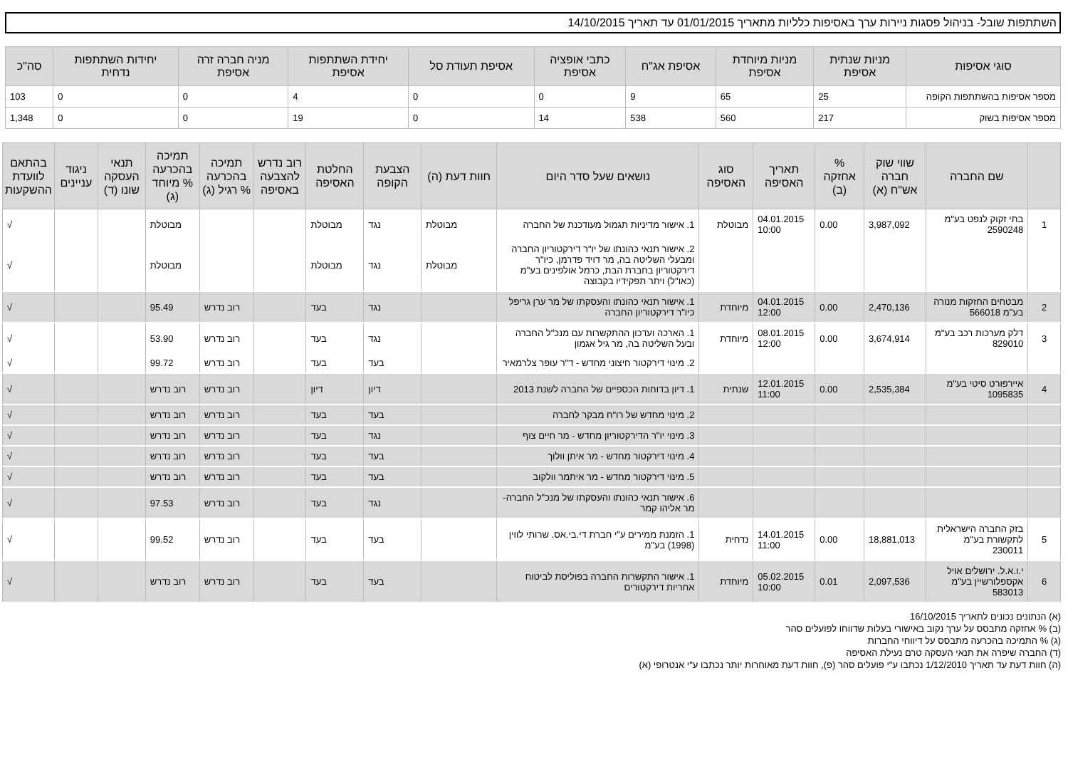השתתפות שובל- בניהול פסגות ניירות ערך באסיפות כלליות מתאריך 01/01/2015 עד תאריך 14/10/2015
| סוגי אסיפות | מניות שנתית אסיפת | מניות מיוחדת אסיפת | אסיפת אג"ח | כתבי אופציה אסיפת | אסיפת תעודת סל | יחידת השתתפות אסיפת | מניה חברה זרה אסיפת | יחידות השתתפות נדחית | סה"כ |
| --- | --- | --- | --- | --- | --- | --- | --- | --- | --- |
| מספר אסיפות בהשתתפות הקופה | 25 | 65 | 9 | 0 | 0 | 4 | 0 | 0 | 103 |
| מספר אסיפות בשוק | 217 | 560 | 538 | 14 | 0 | 19 | 0 | 0 | 1,348 |
| | שם החברה | שווי שוק חברה אש"ח (א) | % אחזקה (ב) | תאריך האסיפה | סוג האסיפה | נושאים שעל סדר היום | חוות דעת (ה) | הצבעת הקופה | החלטת האסיפה | רוב נדרש להצבעה באסיפה | תמיכה בהכרעה % רגיל (ג) | תמיכה בהכרעה % מיוחד (ג) | תנאי העסקה שונו (ד) | ניגוד עניינים | בהתאם לוועדת ההשקעות |
| --- | --- | --- | --- | --- | --- | --- | --- | --- | --- | --- | --- | --- | --- | --- | --- |
| 1 | בתי זקוק לנפט בע"מ 2590248 | 3,987,092 | 0.00 | 04.01.2015 10:00 | מבוטלת | 1. אישור מדיניות תגמול מעודכנת של החברה | מבוטלת | נגד | מבוטלת | | | מבוטלת | | | √ |
| | | | | | | 2. אישור תנאי כהונתו של יו"ר דירקטוריון החברה ומבעלי השליטה בה, מר דויד פדרמן, כיו"ר דירקטוריון בחברת הבת, כרמל אולפינים בע"מ (כאו"ל) ויתר תפקידיו בקבוצה | מבוטלת | נגד | מבוטלת | | | מבוטלת | | | √ |
| 2 | מבטחים החזקות מנורה בע"מ 566018 | 2,470,136 | 0.00 | 04.01.2015 12:00 | מיוחדת | 1. אישור תנאי כהונתו והעסקתו של מר ערן גריפל כיו"ר דירקטוריון החברה | | נגד | בעד | | רוב נדרש | 95.49 | | | √ |
| 3 | דלק מערכות רכב בע"מ 829010 | 3,674,914 | 0.00 | 08.01.2015 12:00 | מיוחדת | 1. הארכה ועדכון ההתקשרות עם מנכ"ל החברה ובעל השליטה בה, מר גיל אגמון | | נגד | בעד | | רוב נדרש | 53.90 | | | √ |
| | | | | | | 2. מינוי דירקטור חיצוני מחדש - ד"ר עופר צלרמאיר | | בעד | בעד | | רוב נדרש | 99.72 | | | √ |
| 4 | איירפורט סיטי בע"מ 1095835 | 2,535,384 | 0.00 | 12.01.2015 11:00 | שנתית | 1. דיון בדוחות הכספיים של החברה לשנת 2013 | | דיון | דיון | | רוב נדרש | רוב נדרש | | | √ |
| | | | | | | 2. מינוי מחדש של רו"ח מבקר לחברה | | בעד | בעד | | רוב נדרש | רוב נדרש | | | √ |
| | | | | | | 3. מינוי יו"ר הדירקטוריון מחדש - מר חיים צוף | | נגד | בעד | | רוב נדרש | רוב נדרש | | | √ |
| | | | | | | 4. מינוי דירקטור מחדש - מר איתן וולוך | | בעד | בעד | | רוב נדרש | רוב נדרש | | | √ |
| | | | | | | 5. מינוי דירקטור מחדש - מר איתמר וולקוב | | בעד | בעד | | רוב נדרש | רוב נדרש | | | √ |
| | | | | | | 6. אישור תנאי כהונתו והעסקתו של מנכ"ל החברה- מר אליהו קמר | | נגד | בעד | | רוב נדרש | 97.53 | | | √ |
| 5 | בזק החברה הישראלית לתקשורת בע"מ 230011 | 18,881,013 | 0.00 | 14.01.2015 11:00 | נדחית | 1. הזמנת ממירים ע"י חברת די.בי.אס. שרותי לווין (1998) בע"מ | | בעד | בעד | | רוב נדרש | 99.52 | | | √ |
| 6 | י.ו.א.ל. ירושלים אויל אקספלורשיין בע"מ 583013 | 2,097,536 | 0.01 | 05.02.2015 10:00 | מיוחדת | 1. אישור התקשרות החברה בפוליסת לביטוח אחריות דירקטורים | | בעד | בעד | | רוב נדרש | רוב נדרש | | | √ |
(א) הנתונים נכונים לתאריך 16/10/2015
(ב) % אחזקה מתבסס על ערך נקוב באישורי בעלות שדווחו לפועלים סהר
(ג) % התמיכה בהכרעה מתבסס על דיווחי החברות
(ד) החברה שיפרה את תנאי העסקה טרם נעילת האסיפה
(ה) חוות דעת עד תאריך 1/12/2010 נכתבו ע"י פועלים סהר (פ), חוות דעת מאוחרות יותר נכתבו ע"י אנטרופי (א)